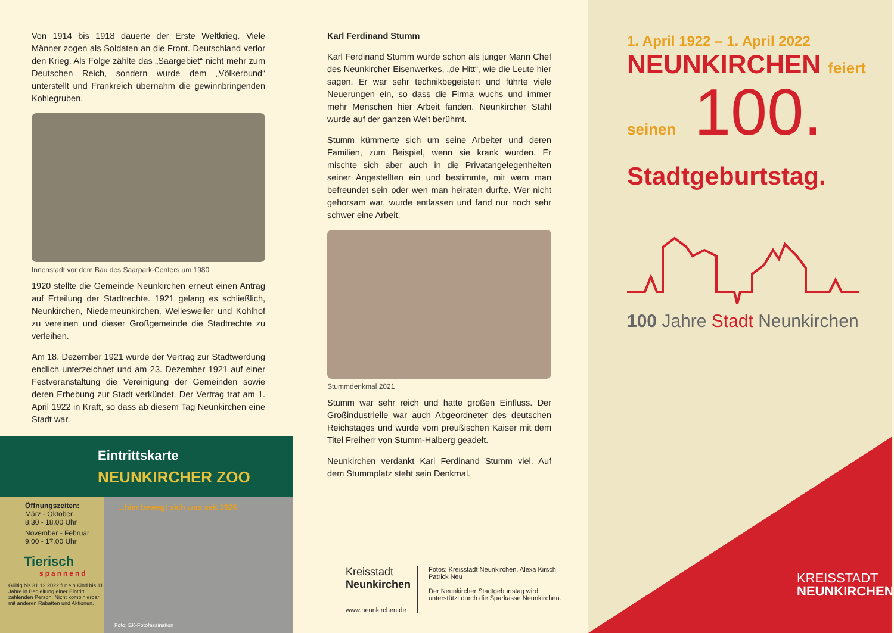Von 1914 bis 1918 dauerte der Erste Weltkrieg. Viele Männer zogen als Soldaten an die Front. Deutschland verlor den Krieg. Als Folge zählte das „Saargebiet“ nicht mehr zum Deutschen Reich, sondern wurde dem „Völkerbund“ unterstellt und Frankreich übernahm die gewinnbringenden Kohlegruben.
Innenstadt vor dem Bau des Saarpark-Centers um 1980
1920 stellte die Gemeinde Neunkirchen erneut einen Antrag auf Erteilung der Stadtrechte. 1921 gelang es schließlich, Neunkirchen, Niederneunkirchen, Wellesweiler und Kohlhof zu vereinen und dieser Großgemeinde die Stadtrechte zu verleihen.
Am 18. Dezember 1921 wurde der Vertrag zur Stadtwerdung endlich unterzeichnet und am 23. Dezember 1921 auf einer Festveranstaltung die Vereinigung der Gemeinden sowie deren Erhebung zur Stadt verkündet. Der Vertrag trat am 1. April 1922 in Kraft, so dass ab diesem Tag Neunkirchen eine Stadt war.
Eintrittskarte
NEUNKIRCHER ZOO
Öffnungszeiten:
März - Oktober
8.30 - 18.00 Uhr
November - Februar
9.00 - 17.00 Uhr
Tierisch
spannend
Gültig bis 31.12.2022 für ein Kind bis 11 Jahre in Begleitung einer Eintritt zahlenden Person. Nicht kombinierbar mit anderen Rabatten und Aktionen.
...hier bewegt sich was seit 1926
Foto: EK-Fotofaszination
Karl Ferdinand Stumm
Karl Ferdinand Stumm wurde schon als junger Mann Chef des Neunkircher Eisenwerkes, „de Hitt“, wie die Leute hier sagen. Er war sehr technikbegeistert und führte viele Neuerungen ein, so dass die Firma wuchs und immer mehr Menschen hier Arbeit fanden. Neunkircher Stahl wurde auf der ganzen Welt berühmt.
Stumm kümmerte sich um seine Arbeiter und deren Familien, zum Beispiel, wenn sie krank wurden. Er mischte sich aber auch in die Privatangelegenheiten seiner Angestellten ein und bestimmte, mit wem man befreundet sein oder wen man heiraten durfte. Wer nicht gehorsam war, wurde entlassen und fand nur noch sehr schwer eine Arbeit.
Stummdenkmal 2021
Stumm war sehr reich und hatte großen Einfluss. Der Großindustrielle war auch Abgeordneter des deutschen Reichstages und wurde vom preußischen Kaiser mit dem Titel Freiherr von Stumm-Halberg geadelt.
Neunkirchen verdankt Karl Ferdinand Stumm viel. Auf dem Stummplatz steht sein Denkmal.
Kreisstadt
Neunkirchen
www.neunkirchen.de
Fotos: Kreisstadt Neunkirchen, Alexa Kirsch, Patrick Neu
Der Neunkircher Stadtgeburtstag wird unterstützt durch die Sparkasse Neunkirchen.
1. April 1922 – 1. April 2022
NEUNKIRCHEN feiert
seinen 100.
Stadtgeburtstag.
100 Jahre Stadt Neunkirchen
KREISSTADT
NEUNKIRCHEN